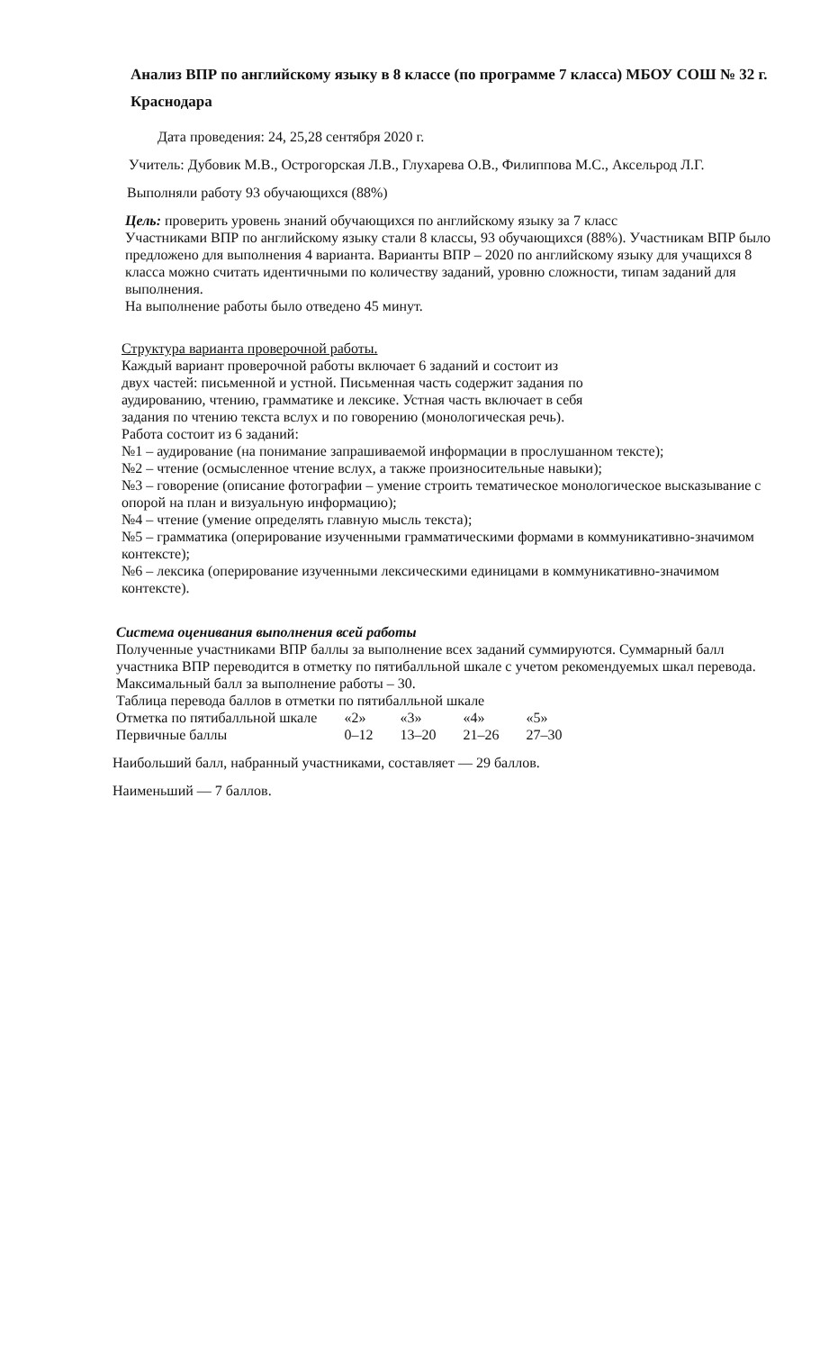Анализ ВПР по английскому языку в 8 классе (по программе 7 класса) МБОУ СОШ № 32 г. Краснодара
Дата проведения: 24, 25,28 сентября 2020 г.
Учитель: Дубовик М.В., Острогорская Л.В., Глухарева О.В., Филиппова М.С., Аксельрод Л.Г.
Выполняли работу 93 обучающихся (88%)
Цель: проверить уровень знаний обучающихся по английскому языку за 7 класс
Участниками ВПР по английскому языку стали 8 классы, 93 обучающихся (88%). Участникам ВПР было предложено для выполнения 4 варианта. Варианты ВПР – 2020 по английскому языку для учащихся 8 класса можно считать идентичными по количеству заданий, уровню сложности, типам заданий для выполнения.
На выполнение работы было отведено 45 минут.
Структура варианта проверочной работы.
Каждый вариант проверочной работы включает 6 заданий и состоит из
двух частей: письменной и устной. Письменная часть содержит задания по
аудированию, чтению, грамматике и лексике. Устная часть включает в себя
задания по чтению текста вслух и по говорению (монологическая речь).
Работа состоит из 6 заданий:
№1 – аудирование (на понимание запрашиваемой информации в прослушанном тексте);
№2 – чтение (осмысленное чтение вслух, а также произносительные навыки);
№3 – говорение (описание фотографии – умение строить тематическое монологическое высказывание с опорой на план и визуальную информацию);
№4 – чтение (умение определять главную мысль текста);
№5 – грамматика (оперирование изученными грамматическими формами в коммуникативно-значимом контексте);
№6 – лексика (оперирование изученными лексическими единицами в коммуникативно-значимом контексте).
Система оценивания выполнения всей работы
Полученные участниками ВПР баллы за выполнение всех заданий суммируются. Суммарный балл участника ВПР переводится в отметку по пятибалльной шкале с учетом рекомендуемых шкал перевода. Максимальный балл за выполнение работы – 30.
Таблица перевода баллов в отметки по пятибалльной шкале
| Отметка по пятибалльной шкале | «2» | «3» | «4» | «5» |
| Первичные баллы | 0–12 | 13–20 | 21–26 | 27–30 |
Наибольший балл, набранный участниками, составляет — 29 баллов.
Наименьший — 7 баллов.